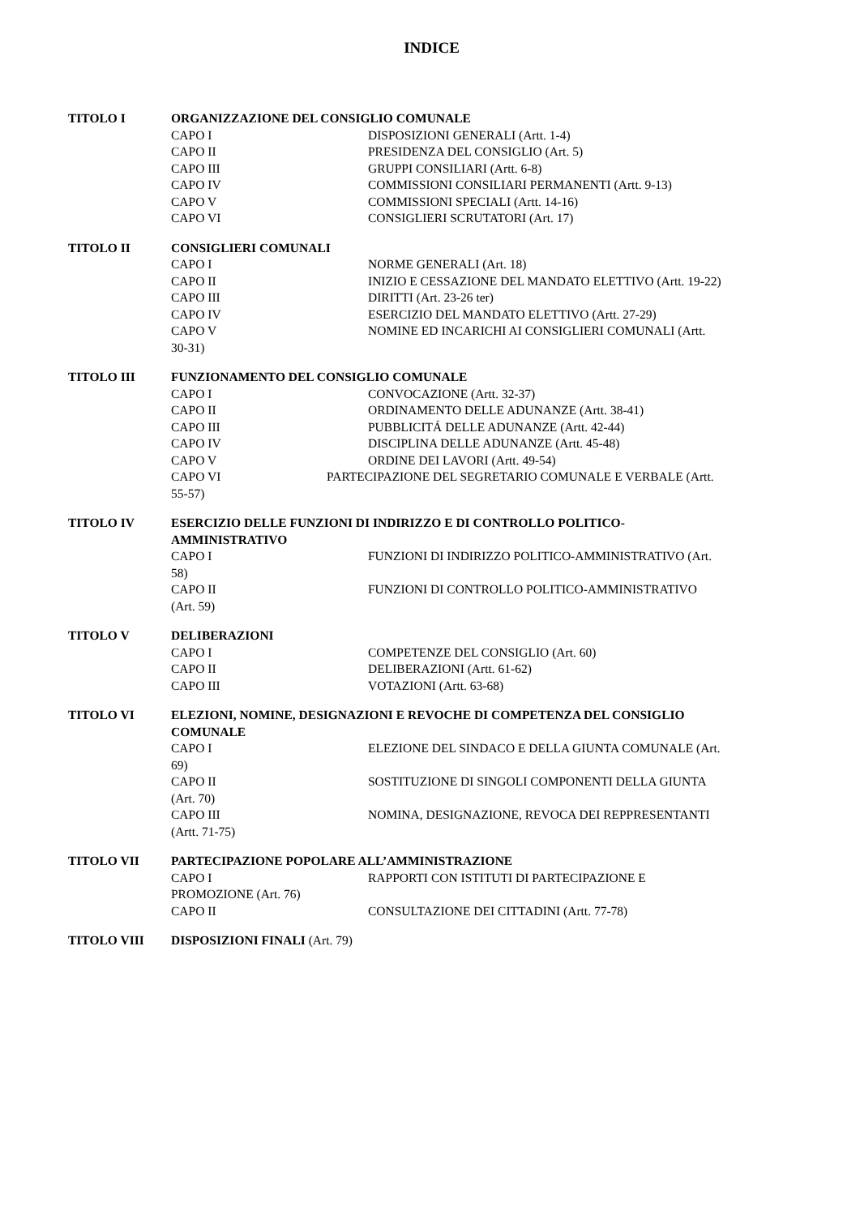INDICE
TITOLO I ORGANIZZAZIONE DEL CONSIGLIO COMUNALE
CAPO I DISPOSIZIONI GENERALI (Artt. 1-4)
CAPO II PRESIDENZA DEL CONSIGLIO (Art. 5)
CAPO III GRUPPI CONSILIARI (Artt. 6-8)
CAPO IV COMMISSIONI CONSILIARI PERMANENTI (Artt. 9-13)
CAPO V COMMISSIONI SPECIALI (Artt. 14-16)
CAPO VI CONSIGLIERI SCRUTATORI (Art. 17)
TITOLO II CONSIGLIERI COMUNALI
CAPO I NORME GENERALI (Art. 18)
CAPO II INIZIO E CESSAZIONE DEL MANDATO ELETTIVO (Artt. 19-22)
CAPO III DIRITTI (Art. 23-26 ter)
CAPO IV ESERCIZIO DEL MANDATO ELETTIVO (Artt. 27-29)
CAPO V NOMINE ED INCARICHI AI CONSIGLIERI COMUNALI (Artt.
30-31)
TITOLO III FUNZIONAMENTO DEL CONSIGLIO COMUNALE
CAPO I CONVOCAZIONE (Artt. 32-37)
CAPO II ORDINAMENTO DELLE ADUNANZE (Artt. 38-41)
CAPO III PUBBLICITÁ DELLE ADUNANZE (Artt. 42-44)
CAPO IV DISCIPLINA DELLE ADUNANZE (Artt. 45-48)
CAPO V ORDINE DEI LAVORI (Artt. 49-54)
CAPO VI PARTECIPAZIONE DEL SEGRETARIO COMUNALE E VERBALE (Artt.
55-57)
TITOLO IV ESERCIZIO DELLE FUNZIONI DI INDIRIZZO E DI CONTROLLO POLITICO-
AMMINISTRATIVO
CAPO I FUNZIONI DI INDIRIZZO POLITICO-AMMINISTRATIVO (Art.
58)
CAPO II FUNZIONI DI CONTROLLO POLITICO-AMMINISTRATIVO
(Art. 59)
TITOLO V DELIBERAZIONI
CAPO I COMPETENZE DEL CONSIGLIO (Art. 60)
CAPO II DELIBERAZIONI (Artt. 61-62)
CAPO III VOTAZIONI (Artt. 63-68)
TITOLO VI ELEZIONI, NOMINE, DESIGNAZIONI E REVOCHE DI COMPETENZA DEL CONSIGLIO
COMUNALE
CAPO I ELEZIONE DEL SINDACO E DELLA GIUNTA COMUNALE (Art.
69)
CAPO II SOSTITUZIONE DI SINGOLI COMPONENTI DELLA GIUNTA
(Art. 70)
CAPO III NOMINA, DESIGNAZIONE, REVOCA DEI REPPRESENTANTI
(Artt. 71-75)
TITOLO VII PARTECIPAZIONE POPOLARE ALL’AMMINISTRAZIONE
CAPO I RAPPORTI CON ISTITUTI DI PARTECIPAZIONE E
PROMOZIONE (Art. 76)
CAPO II CONSULTAZIONE DEI CITTADINI (Artt. 77-78)
TITOLO VIII DISPOSIZIONI FINALI (Art. 79)